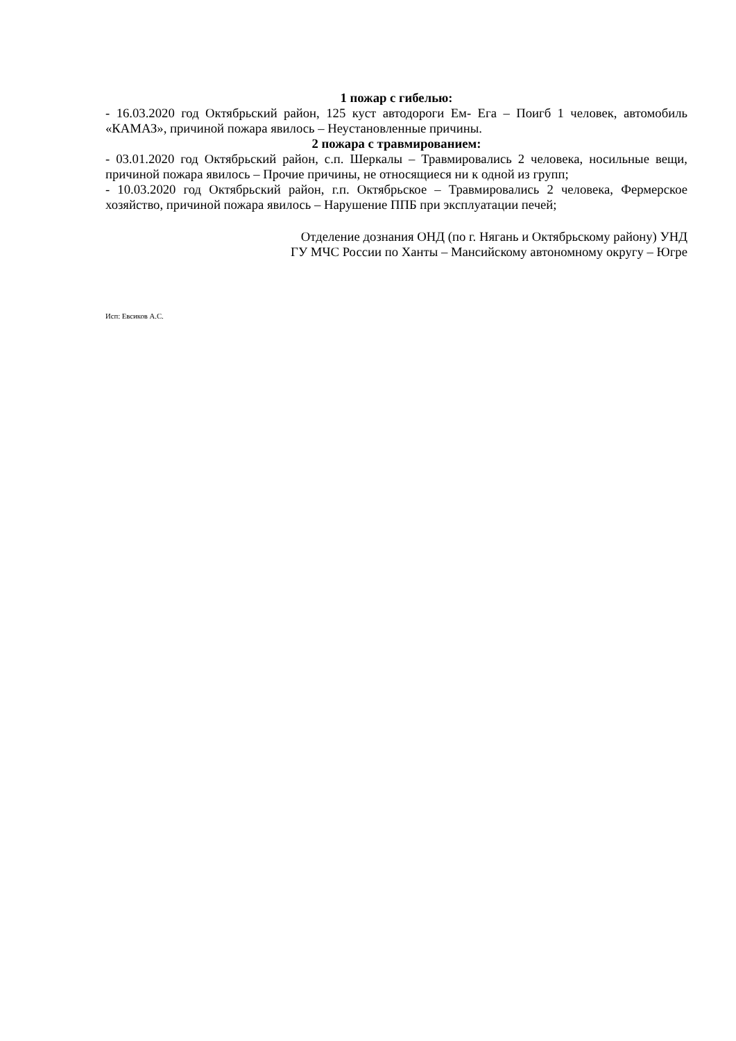1 пожар с гибелью:
- 16.03.2020 год Октябрьский район, 125 куст автодороги Ем- Ега – Поигб 1 человек, автомобиль «КАМАЗ», причиной пожара явилось – Неустановленные причины.
2 пожара с травмированием:
- 03.01.2020 год Октябрьский район, с.п. Шеркалы – Травмировались 2 человека, носильные вещи, причиной пожара явилось – Прочие причины, не относящиеся ни к одной из групп;
- 10.03.2020 год Октябрьский район, г.п. Октябрьское – Травмировались 2 человека, Фермерское хозяйство, причиной пожара явилось – Нарушение ППБ при эксплуатации печей;
Отделение дознания ОНД (по г. Нягань и Октябрьскому району) УНД
ГУ МЧС России по Ханты – Мансийскому автономному округу – Югре
Исп: Евсиков А.С.